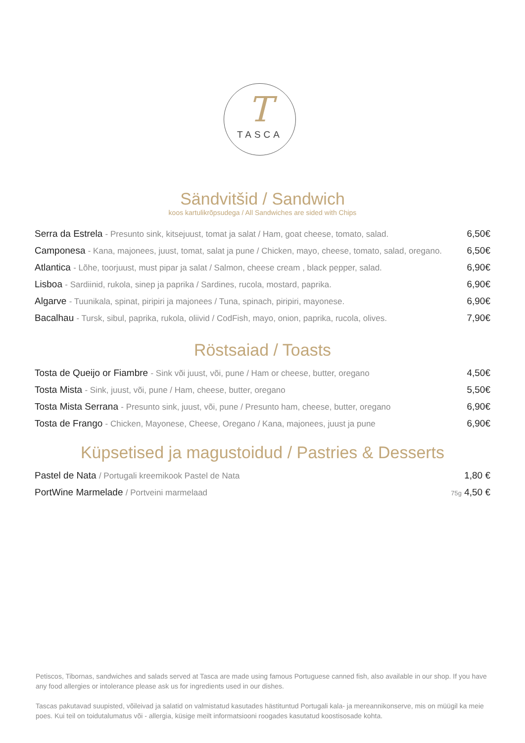T
TASCA
Sändvitšid / Sandwich
koos kartulikrõpsudega / All Sandwiches are sided with Chips
Serra da Estrela - Presunto sink, kitsejuust, tomat ja salat / Ham, goat cheese, tomato, salad.
6,50€
Camponesa - Kana, majonees, juust, tomat, salat ja pune / Chicken, mayo, cheese, tomato, salad, oregano.
6,50€
Atlantica - Lõhe, toorjuust, must pipar ja salat / Salmon, cheese cream , black pepper, salad.
6,90€
Lisboa - Sardiinid, rukola, sinep ja paprika / Sardines, rucola, mostard, paprika.
6,90€
Algarve - Tuunikala, spinat, piripiri ja majonees / Tuna, spinach, piripiri, mayonese.
6,90€
Bacalhau - Tursk, sibul, paprika, rukola, oliivid / CodFish, mayo, onion, paprika, rucola, olives.
7,90€
Röstsaiad / Toasts
Tosta de Queijo or Fiambre - Sink või juust, või, pune / Ham or cheese, butter, oregano
4,50€
Tosta Mista - Sink, juust, või, pune / Ham, cheese, butter, oregano
5,50€
Tosta Mista Serrana - Presunto sink, juust, või, pune / Presunto ham, cheese, butter, oregano
6,90€
Tosta de Frango - Chicken, Mayonese, Cheese, Oregano / Kana, majonees, juust ja pune
6,90€
Küpsetised ja magustoidud / Pastries & Desserts
Pastel de Nata / Portugali kreemikook Pastel de Nata
1,80 €
PortWine Marmelade / Portveini marmelaad
75g 4,50 €
Petiscos, Tibornas, sandwiches and salads served at Tasca are made using famous Portuguese canned fish, also available in our shop. If you have any food allergies or intolerance please ask us for ingredients used in our dishes.
Tascas pakutavad suupisted, võileivad ja salatid on valmistatud kasutades hästituntud Portugali kala- ja mereannikonserve, mis on müügil ka meie poes. Kui teil on toidutalumatus või - allergia, küsige meilt informatsiooni roogades kasutatud koostisosade kohta.